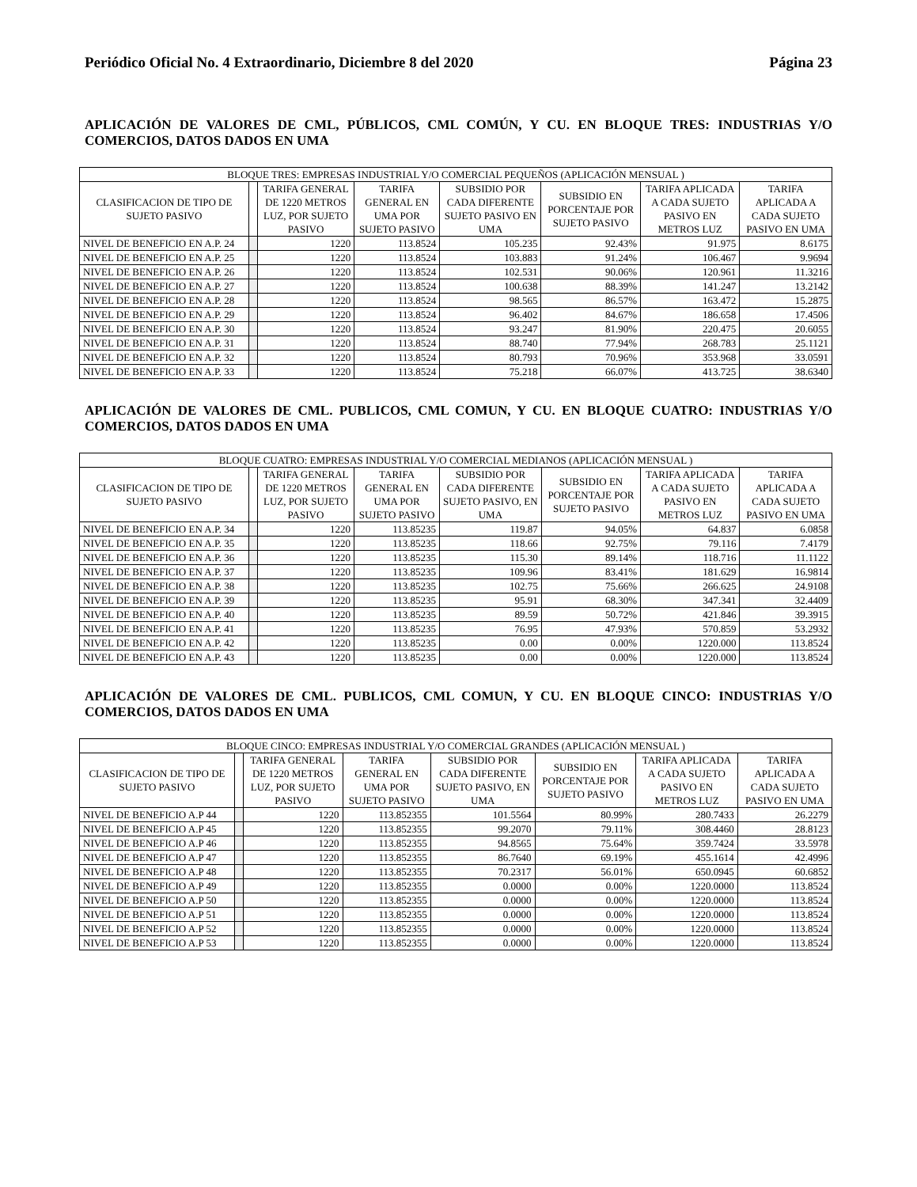Periódico Oficial No. 4 Extraordinario, Diciembre 8 del 2020 Página 23
APLICACIÓN DE VALORES DE CML, PÚBLICOS, CML COMÚN, Y CU. EN BLOQUE TRES: INDUSTRIAS Y/O COMERCIOS, DATOS DADOS EN UMA
| BLOQUE TRES: EMPRESAS INDUSTRIAL Y/O COMERCIAL PEQUEÑOS (APLICACIÓN MENSUAL ) | | | | | | | |
| --- | --- | --- | --- | --- | --- | --- | --- |
| CLASIFICACION DE TIPO DE SUJETO PASIVO | | TARIFA GENERAL DE 1220 METROS LUZ, POR SUJETO PASIVO | TARIFA GENERAL EN UMA POR SUJETO PASIVO | SUBSIDIO POR CADA DIFERENTE SUJETO PASIVO EN UMA | SUBSIDIO EN PORCENTAJE POR SUJETO PASIVO | TARIFA APLICADA A CADA SUJETO PASIVO EN METROS LUZ | TARIFA APLICADA A CADA SUJETO PASIVO EN UMA |
| NIVEL DE BENEFICIO EN A.P. 24 | | 1220 | 113.8524 | 105.235 | 92.43% | 91.975 | 8.6175 |
| NIVEL DE BENEFICIO EN A.P. 25 | | 1220 | 113.8524 | 103.883 | 91.24% | 106.467 | 9.9694 |
| NIVEL DE BENEFICIO EN A.P. 26 | | 1220 | 113.8524 | 102.531 | 90.06% | 120.961 | 11.3216 |
| NIVEL DE BENEFICIO EN A.P. 27 | | 1220 | 113.8524 | 100.638 | 88.39% | 141.247 | 13.2142 |
| NIVEL DE BENEFICIO EN A.P. 28 | | 1220 | 113.8524 | 98.565 | 86.57% | 163.472 | 15.2875 |
| NIVEL DE BENEFICIO EN A.P. 29 | | 1220 | 113.8524 | 96.402 | 84.67% | 186.658 | 17.4506 |
| NIVEL DE BENEFICIO EN A.P. 30 | | 1220 | 113.8524 | 93.247 | 81.90% | 220.475 | 20.6055 |
| NIVEL DE BENEFICIO EN A.P. 31 | | 1220 | 113.8524 | 88.740 | 77.94% | 268.783 | 25.1121 |
| NIVEL DE BENEFICIO EN A.P. 32 | | 1220 | 113.8524 | 80.793 | 70.96% | 353.968 | 33.0591 |
| NIVEL DE BENEFICIO EN A.P. 33 | | 1220 | 113.8524 | 75.218 | 66.07% | 413.725 | 38.6340 |
APLICACIÓN DE VALORES DE CML. PUBLICOS, CML COMUN, Y CU. EN BLOQUE CUATRO: INDUSTRIAS Y/O COMERCIOS, DATOS DADOS EN UMA
| BLOQUE CUATRO: EMPRESAS INDUSTRIAL Y/O COMERCIAL MEDIANOS (APLICACIÓN MENSUAL ) | | | | | | | |
| --- | --- | --- | --- | --- | --- | --- | --- |
| CLASIFICACION DE TIPO DE SUJETO PASIVO | | TARIFA GENERAL DE 1220 METROS LUZ, POR SUJETO PASIVO | TARIFA GENERAL EN UMA POR SUJETO PASIVO | SUBSIDIO POR CADA DIFERENTE SUJETO PASIVO, EN UMA | SUBSIDIO EN PORCENTAJE POR SUJETO PASIVO | TARIFA APLICADA A CADA SUJETO PASIVO EN METROS LUZ | TARIFA APLICADA A CADA SUJETO PASIVO EN UMA |
| NIVEL DE BENEFICIO EN A.P. 34 | | 1220 | 113.85235 | 119.87 | 94.05% | 64.837 | 6.0858 |
| NIVEL DE BENEFICIO EN A.P. 35 | | 1220 | 113.85235 | 118.66 | 92.75% | 79.116 | 7.4179 |
| NIVEL DE BENEFICIO EN A.P. 36 | | 1220 | 113.85235 | 115.30 | 89.14% | 118.716 | 11.1122 |
| NIVEL DE BENEFICIO EN A.P. 37 | | 1220 | 113.85235 | 109.96 | 83.41% | 181.629 | 16.9814 |
| NIVEL DE BENEFICIO EN A.P. 38 | | 1220 | 113.85235 | 102.75 | 75.66% | 266.625 | 24.9108 |
| NIVEL DE BENEFICIO EN A.P. 39 | | 1220 | 113.85235 | 95.91 | 68.30% | 347.341 | 32.4409 |
| NIVEL DE BENEFICIO EN A.P. 40 | | 1220 | 113.85235 | 89.59 | 50.72% | 421.846 | 39.3915 |
| NIVEL DE BENEFICIO EN A.P. 41 | | 1220 | 113.85235 | 76.95 | 47.93% | 570.859 | 53.2932 |
| NIVEL DE BENEFICIO EN A.P. 42 | | 1220 | 113.85235 | 0.00 | 0.00% | 1220.000 | 113.8524 |
| NIVEL DE BENEFICIO EN A.P. 43 | | 1220 | 113.85235 | 0.00 | 0.00% | 1220.000 | 113.8524 |
APLICACIÓN DE VALORES DE CML. PUBLICOS, CML COMUN, Y CU. EN BLOQUE CINCO: INDUSTRIAS Y/O COMERCIOS, DATOS DADOS EN UMA
| BLOQUE CINCO: EMPRESAS INDUSTRIAL Y/O COMERCIAL GRANDES (APLICACIÓN MENSUAL ) | | | | | | | |
| --- | --- | --- | --- | --- | --- | --- | --- |
| CLASIFICACION DE TIPO DE SUJETO PASIVO | | TARIFA GENERAL DE 1220 METROS LUZ, POR SUJETO PASIVO | TARIFA GENERAL EN UMA POR SUJETO PASIVO | SUBSIDIO POR CADA DIFERENTE SUJETO PASIVO, EN UMA | SUBSIDIO EN PORCENTAJE POR SUJETO PASIVO | TARIFA APLICADA A CADA SUJETO PASIVO EN METROS LUZ | TARIFA APLICADA A CADA SUJETO PASIVO EN UMA |
| NIVEL DE BENEFICIO A.P 44 | | 1220 | 113.852355 | 101.5564 | 80.99% | 280.7433 | 26.2279 |
| NIVEL DE BENEFICIO A.P 45 | | 1220 | 113.852355 | 99.2070 | 79.11% | 308.4460 | 28.8123 |
| NIVEL DE BENEFICIO A.P 46 | | 1220 | 113.852355 | 94.8565 | 75.64% | 359.7424 | 33.5978 |
| NIVEL DE BENEFICIO A.P 47 | | 1220 | 113.852355 | 86.7640 | 69.19% | 455.1614 | 42.4996 |
| NIVEL DE BENEFICIO A.P 48 | | 1220 | 113.852355 | 70.2317 | 56.01% | 650.0945 | 60.6852 |
| NIVEL DE BENEFICIO A.P 49 | | 1220 | 113.852355 | 0.0000 | 0.00% | 1220.0000 | 113.8524 |
| NIVEL DE BENEFICIO A.P 50 | | 1220 | 113.852355 | 0.0000 | 0.00% | 1220.0000 | 113.8524 |
| NIVEL DE BENEFICIO A.P 51 | | 1220 | 113.852355 | 0.0000 | 0.00% | 1220.0000 | 113.8524 |
| NIVEL DE BENEFICIO A.P 52 | | 1220 | 113.852355 | 0.0000 | 0.00% | 1220.0000 | 113.8524 |
| NIVEL DE BENEFICIO A.P 53 | | 1220 | 113.852355 | 0.0000 | 0.00% | 1220.0000 | 113.8524 |